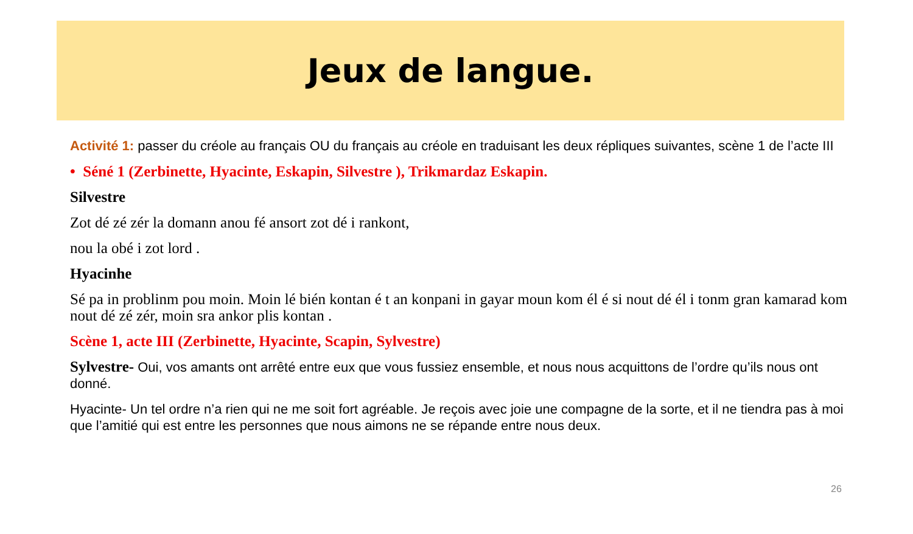Jeux de langue.
Activité 1: passer du créole au français OU du français au créole en traduisant les deux répliques suivantes, scène 1 de l’acte III
• Séné 1 (Zerbinette, Hyacinte, Eskapin, Silvestre ), Trikmardaz Eskapin.
Silvestre
Zot dé zé zér la domann anou fé ansort zot dé i rankont,
nou la obé i zot lord .
Hyacinhe
Sé pa in problinm pou moin. Moin lé bién kontan é t an konpani in gayar moun kom él é si nout dé él i tonm gran kamarad kom nout dé zé zér, moin sra ankor plis kontan .
Scène 1, acte III (Zerbinette, Hyacinte, Scapin, Sylvestre)
Sylvestre- Oui, vos amants ont arrêté entre eux que vous fussiez ensemble, et nous nous acquittons de l’ordre qu’ils nous ont donné.
Hyacinte- Un tel ordre n’a rien qui ne me soit fort agréable. Je reçois avec joie une compagne de la sorte, et il ne tiendra pas à moi que l’amitié qui est entre les personnes que nous aimons ne se répande entre nous deux.
26